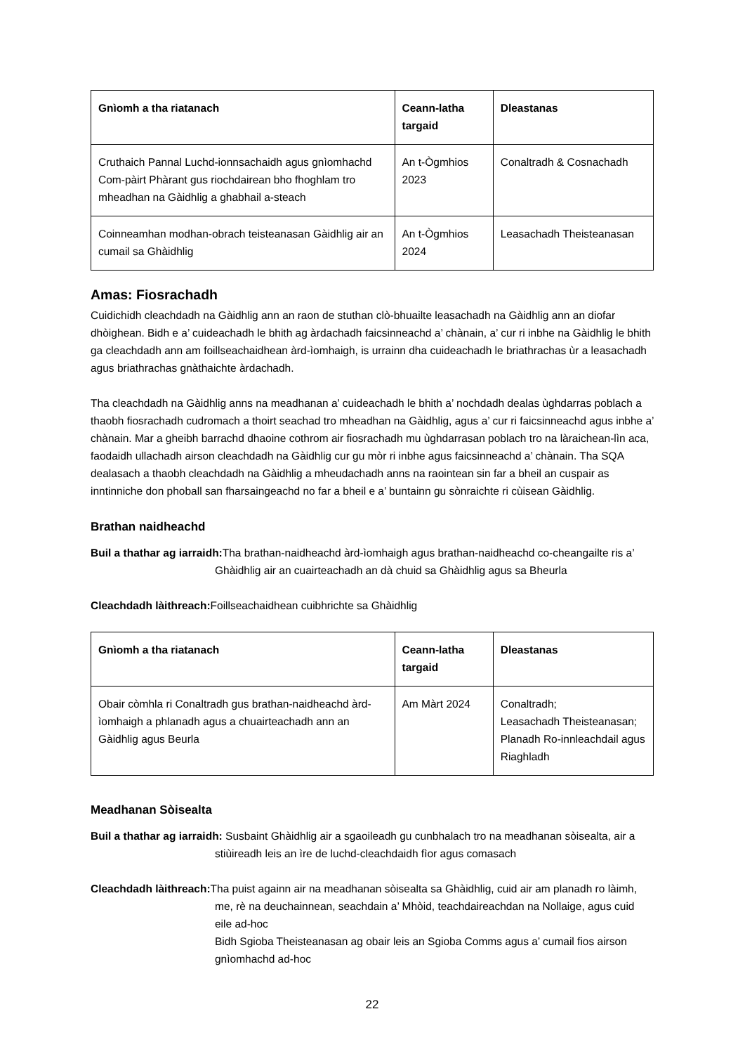| Gnìomh a tha riatanach | Ceann-latha targaid | Dleastanas |
| --- | --- | --- |
| Cruthaich Pannal Luchd-ionnsachaidh agus gnìomhachd Com-pàirt Phàrant gus riochdairean bho fhoghlam tro mheadhan na Gàidhlig a ghabhail a-steach | An t-Ògmhios 2023 | Conaltradh & Cosnachadh |
| Coinneamhan modhan-obrach teisteanasan Gàidhlig air an cumail sa Ghàidhlig | An t-Ògmhios 2024 | Leasachadh Theisteanasan |
Amas: Fiosrachadh
Cuidichidh cleachdadh na Gàidhlig ann an raon de stuthan clò-bhuailte leasachadh na Gàidhlig ann an diofar dhòighean. Bidh e a’ cuideachadh le bhith ag àrdachadh faicsinneachd a’ chànain, a’ cur ri inbhe na Gàidhlig le bhith ga cleachdadh ann am foillseachaidhean àrd-ìomhaigh, is urrainn dha cuideachadh le briathrachas ùr a leasachadh agus briathrachas gnàthaichte àrdachadh.
Tha cleachdadh na Gàidhlig anns na meadhanan a’ cuideachadh le bhith a’ nochdadh dealas ùghdarras poblach a thaobh fiosrachadh cudromach a thoirt seachad tro mheadhan na Gàidhlig, agus a’ cur ri faicsinneachd agus inbhe a’ chànain. Mar a gheibh barrachd dhaoine cothrom air fiosrachadh mu ùghdarrasan poblach tro na làraichean-lìn aca, faodaidh ullachadh airson cleachdadh na Gàidhlig cur gu mòr ri inbhe agus faicsinneachd a’ chànain. Tha SQA dealasach a thaobh cleachdadh na Gàidhlig a mheudachadh anns na raointean sin far a bheil an cuspair as inntinniche don phoball san fharsaingeachd no far a bheil e a’ buntainn gu sònraichte ri cùisean Gàidhlig.
Brathan naidheachd
Buil a thathar ag iarraidh: Tha brathan-naidheachd àrd-ìomhaigh agus brathan-naidheachd co-cheangailte ris a’ Ghàidhlig air an cuairteachadh an dà chuid sa Ghàidhlig agus sa Bheurla
Cleachdadh làithreach: Foillseachaidhean cuibhrichte sa Ghàidhlig
| Gnìomh a tha riatanach | Ceann-latha targaid | Dleastanas |
| --- | --- | --- |
| Obair còmhla ri Conaltradh gus brathan-naidheachd àrd-ìomhaigh a phlanadh agus a chuairteachadh ann an Gàidhlig agus Beurla | Am Màrt 2024 | Conaltradh; Leasachadh Theisteanasan; Planadh Ro-innleachdail agus Riaghladh |
Meadhanan Sòisealta
Buil a thathar ag iarraidh: Susbaint Ghàidhlig air a sgaoileadh gu cunbhalach tro na meadhanan sòisealta, air a stiùireadh leis an ìre de luchd-cleachdaidh fìor agus comasach
Cleachdadh làithreach: Tha puist againn air na meadhanan sòisealta sa Ghàidhlig, cuid air am planadh ro làimh, me, rè na deuchainnean, seachdain a’ Mhòid, teachdaireachdan na Nollaige, agus cuid eile ad-hoc
Bidh Sgioba Theisteanasan ag obair leis an Sgioba Comms agus a’ cumail fios airson gnìomhachd ad-hoc
22